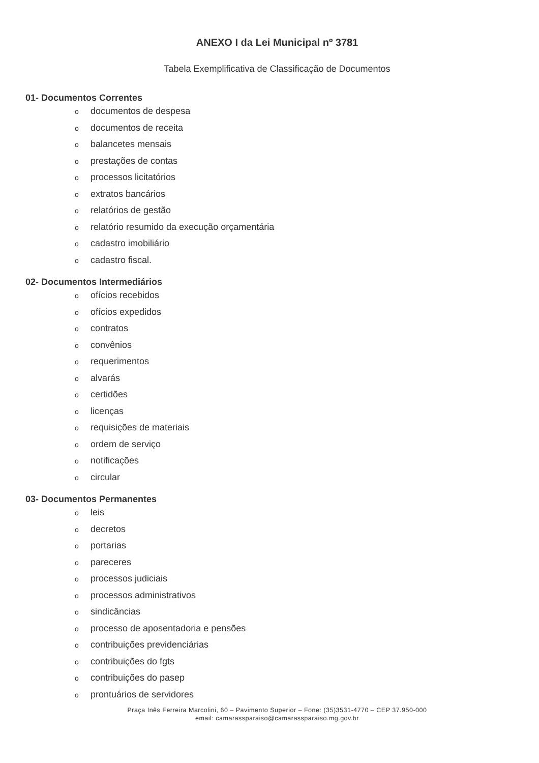ANEXO I da Lei Municipal nº 3781
Tabela Exemplificativa de Classificação de Documentos
01- Documentos Correntes
odocumentos de despesa
odocumentos de receita
obalancetes mensais
oprestações de contas
oprocessos licitatórios
oextratos bancários
orelatórios de gestão
orelatório resumido da execução orçamentária
ocadastro imobiliário
ocadastro fiscal.
02- Documentos Intermediários
oofícios recebidos
oofícios expedidos
ocontratos
oconvênios
orequerimentos
oalvarás
ocertidões
olicenças
orequisições de materiais
oordem de serviço
onotificações
ocircular
03- Documentos Permanentes
oleis
odecretos
oportarias
opareceres
oprocessos judiciais
oprocessos administrativos
osindicâncias
oprocesso de aposentadoria e pensões
ocontribuições previdenciárias
ocontribuições do fgts
ocontribuições do pasep
oprontuários de servidores
Praça Inês Ferreira Marcolini, 60 – Pavimento Superior – Fone: (35)3531-4770 – CEP 37.950-000
email: camarassparaiso@camarassparaiso.mg.gov.br